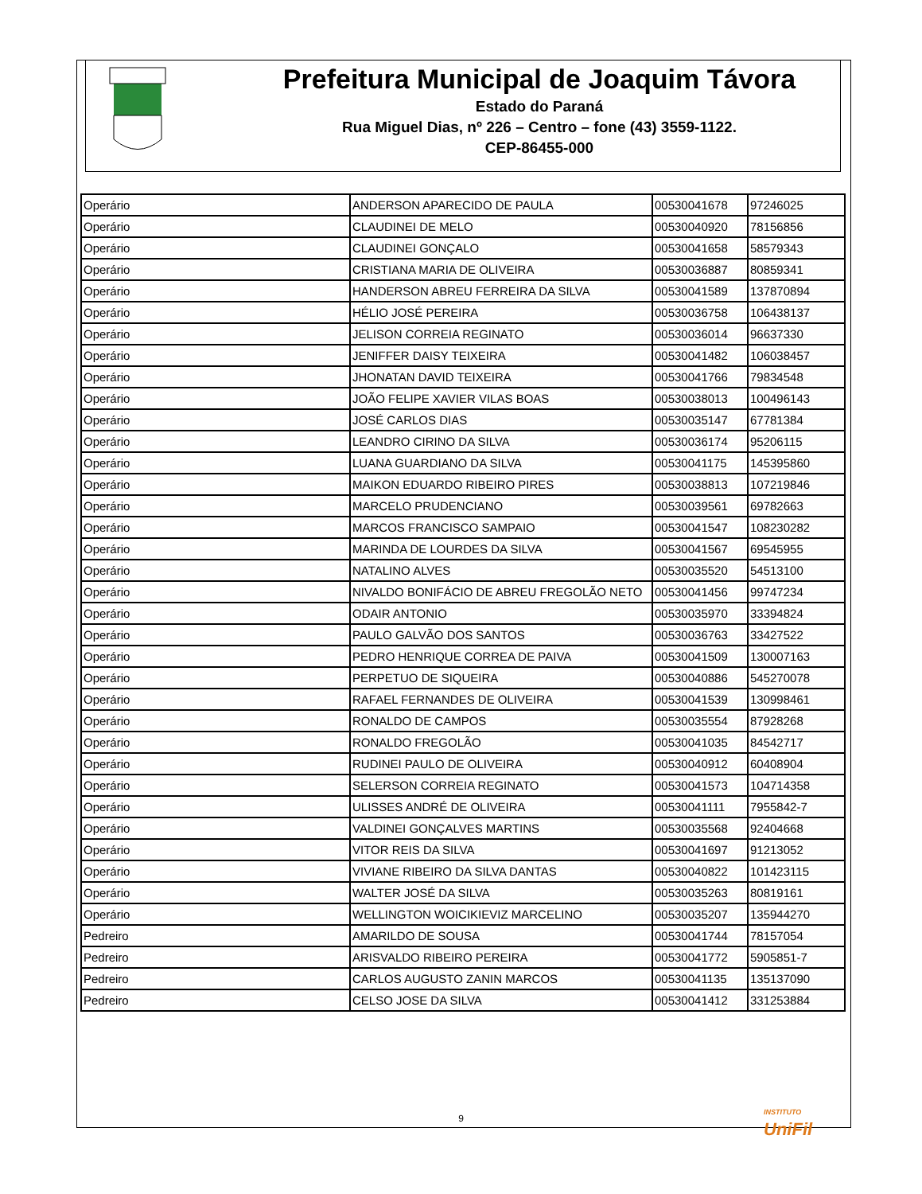Prefeitura Municipal de Joaquim Távora
Estado do Paraná
Rua Miguel Dias, nº 226 – Centro – fone (43) 3559-1122.
CEP-86455-000
| Operário | ANDERSON APARECIDO DE PAULA | 00530041678 | 97246025 |
| Operário | CLAUDINEI DE MELO | 00530040920 | 78156856 |
| Operário | CLAUDINEI GONÇALO | 00530041658 | 58579343 |
| Operário | CRISTIANA MARIA DE OLIVEIRA | 00530036887 | 80859341 |
| Operário | HANDERSON ABREU FERREIRA DA SILVA | 00530041589 | 137870894 |
| Operário | HÉLIO JOSÉ PEREIRA | 00530036758 | 106438137 |
| Operário | JELISON CORREIA REGINATO | 00530036014 | 96637330 |
| Operário | JENIFFER DAISY TEIXEIRA | 00530041482 | 106038457 |
| Operário | JHONATAN DAVID TEIXEIRA | 00530041766 | 79834548 |
| Operário | JOÃO FELIPE XAVIER VILAS BOAS | 00530038013 | 100496143 |
| Operário | JOSÉ CARLOS DIAS | 00530035147 | 67781384 |
| Operário | LEANDRO CIRINO DA SILVA | 00530036174 | 95206115 |
| Operário | LUANA GUARDIANO DA SILVA | 00530041175 | 145395860 |
| Operário | MAIKON EDUARDO RIBEIRO PIRES | 00530038813 | 107219846 |
| Operário | MARCELO PRUDENCIANO | 00530039561 | 69782663 |
| Operário | MARCOS FRANCISCO SAMPAIO | 00530041547 | 108230282 |
| Operário | MARINDA DE LOURDES DA SILVA | 00530041567 | 69545955 |
| Operário | NATALINO ALVES | 00530035520 | 54513100 |
| Operário | NIVALDO BONIFÁCIO DE ABREU FREGOLÃO NETO | 00530041456 | 99747234 |
| Operário | ODAIR ANTONIO | 00530035970 | 33394824 |
| Operário | PAULO GALVÃO DOS SANTOS | 00530036763 | 33427522 |
| Operário | PEDRO HENRIQUE CORREA DE PAIVA | 00530041509 | 130007163 |
| Operário | PERPETUO DE SIQUEIRA | 00530040886 | 545270078 |
| Operário | RAFAEL FERNANDES DE OLIVEIRA | 00530041539 | 130998461 |
| Operário | RONALDO DE CAMPOS | 00530035554 | 87928268 |
| Operário | RONALDO FREGOLÃO | 00530041035 | 84542717 |
| Operário | RUDINEI PAULO DE OLIVEIRA | 00530040912 | 60408904 |
| Operário | SELERSON CORREIA REGINATO | 00530041573 | 104714358 |
| Operário | ULISSES ANDRÉ DE OLIVEIRA | 00530041111 | 7955842-7 |
| Operário | VALDINEI GONÇALVES MARTINS | 00530035568 | 92404668 |
| Operário | VITOR REIS DA SILVA | 00530041697 | 91213052 |
| Operário | VIVIANE RIBEIRO DA SILVA DANTAS | 00530040822 | 101423115 |
| Operário | WALTER JOSÉ DA SILVA | 00530035263 | 80819161 |
| Operário | WELLINGTON WOICIKIEVIZ MARCELINO | 00530035207 | 135944270 |
| Pedreiro | AMARILDO DE SOUSA | 00530041744 | 78157054 |
| Pedreiro | ARISVALDO RIBEIRO PEREIRA | 00530041772 | 5905851-7 |
| Pedreiro | CARLOS AUGUSTO ZANIN MARCOS | 00530041135 | 135137090 |
| Pedreiro | CELSO JOSE DA SILVA | 00530041412 | 331253884 |
INSTITUTO
UniFil
9